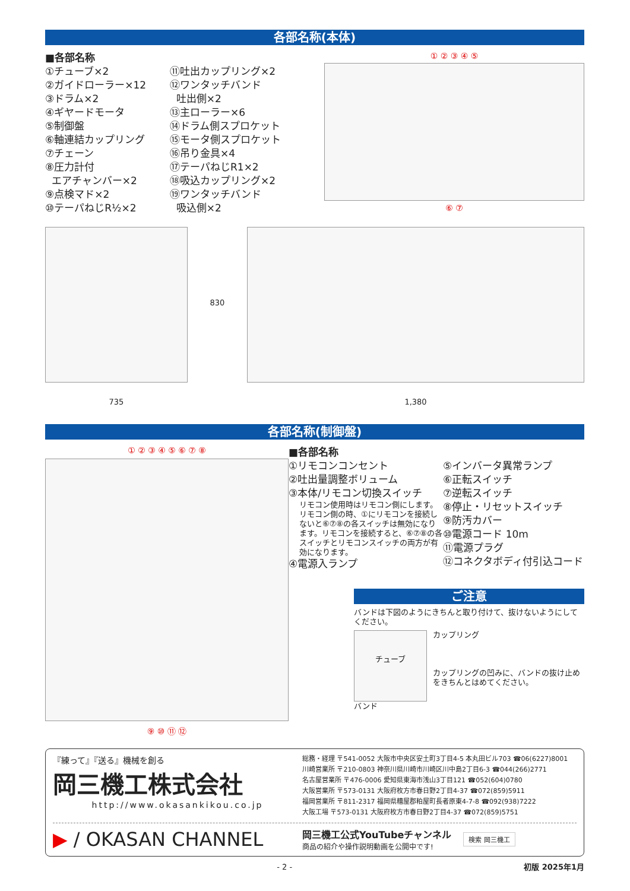各部名称(本体)
■各部名称
①チューブ×2
②ガイドローラー×12
③ドラム×2
④ギヤードモータ
⑤制御盤
⑥軸連結カップリング
⑦チェーン
⑧圧力計付
エアチャンバー×2
⑨点検マド×2
⑩テーパねじR½×2
⑪吐出カップリング×2
⑫ワンタッチバンド
吐出側×2
⑬主ローラー×6
⑭ドラム側スプロケット
⑮モータ側スプロケット
⑯吊り金具×4
⑰テーパねじR1×2
⑱吸込カップリング×2
⑲ワンタッチバンド
吸込側×2
① ② ③ ④ ⑤
⑥ ⑦
735
830
1,380
各部名称(制御盤)
① ② ③ ④ ⑤ ⑥ ⑦ ⑧
⑨ ⑩ ⑪ ⑫
■各部名称
①リモコンコンセント
②吐出量調整ボリューム
③本体/リモコン切換スイッチ
リモコン使用時はリモコン側にします。リモコン側の時、①にリモコンを接続しないと⑥⑦⑧の各スイッチは無効になります。リモコンを接続すると、⑥⑦⑧の各スイッチとリモコンスイッチの両方が有効になります。
④電源入ランプ
⑤インバータ異常ランプ
⑥正転スイッチ
⑦逆転スイッチ
⑧停止・リセットスイッチ
⑨防汚カバー
⑩電源コード 10m
⑪電源プラグ
⑫コネクタボディ付引込コード
ご注意
バンドは下図のようにきちんと取り付けて、抜けないようにしてください。
チューブ
カップリング
カップリングの凹みに、バンドの抜け止めをきちんとはめてください。
バンド
『練って』『送る』機械を創る
岡三機工株式会社
http://www.okasankikou.co.jp
総務・経理 〒541-0052 大阪市中央区安土町3丁目4-5 本丸田ビル703 ☎06(6227)8001
川崎営業所 〒210-0803 神奈川県川崎市川崎区川中島2丁目6-3 ☎044(266)2771
名古屋営業所 〒476-0006 愛知県東海市浅山3丁目121 ☎052(604)0780
大阪営業所 〒573-0131 大阪府枚方市春日野2丁目4-37 ☎072(859)5911
福岡営業所 〒811-2317 福岡県糟屋郡粕屋町長者原東4-7-8 ☎092(938)7222
大阪工場 〒573-0131 大阪府枚方市春日野2丁目4-37 ☎072(859)5751
▶ / OKASAN CHANNEL
岡三機工公式YouTubeチャンネル
商品の紹介や操作説明動画を公開中です!
検索 岡三機工
- 2 - 初版 2025年1月